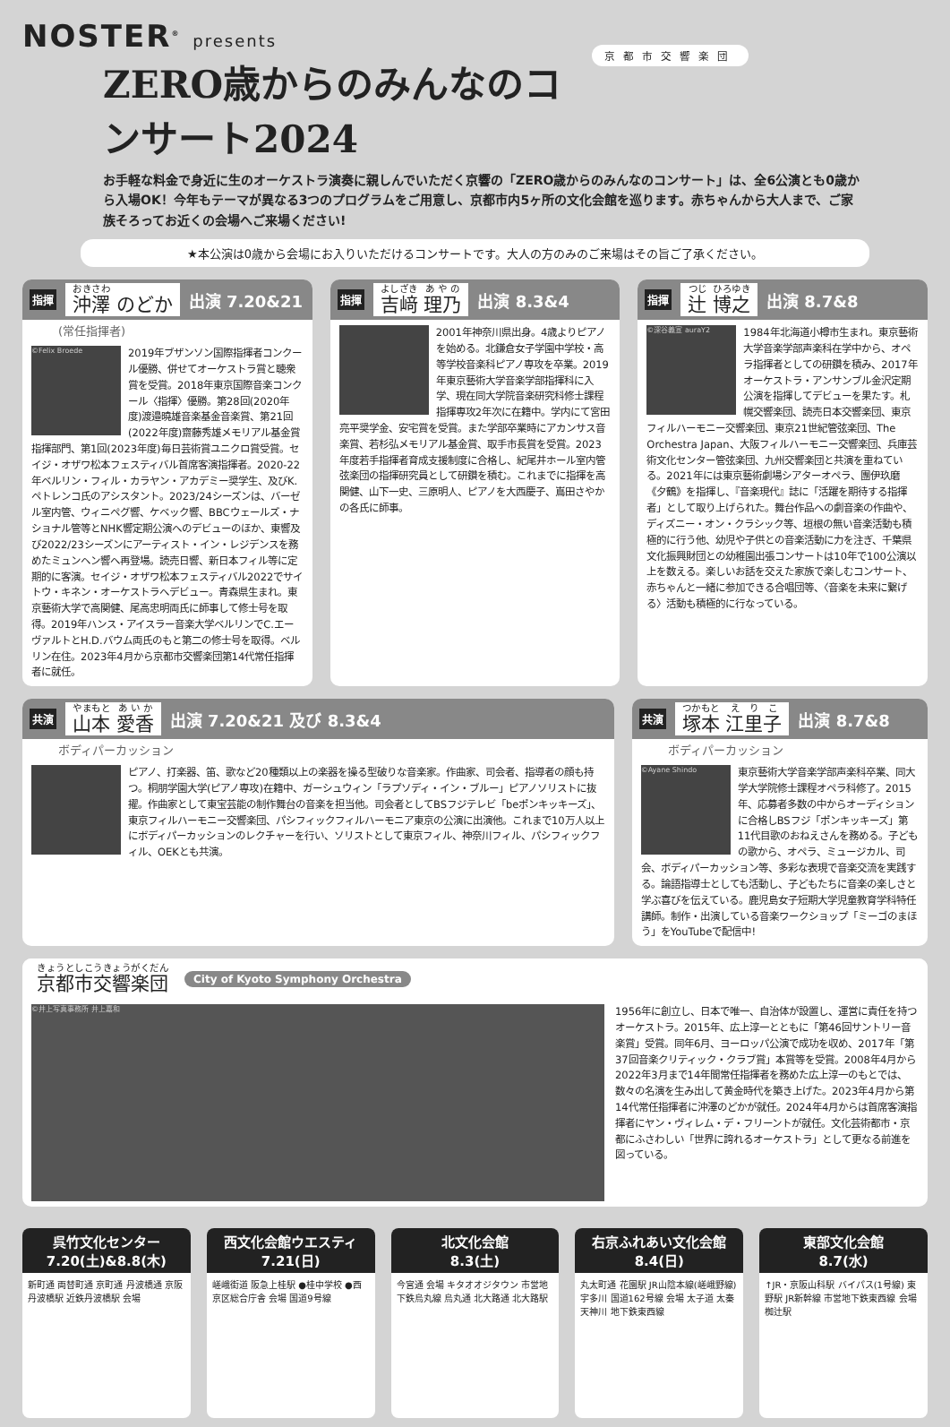NOSTER<sup>®</sup> presents
京都市交響楽団
ZERO歳からのみんなのコンサート2024
お手軽な料金で身近に生のオーケストラ演奏に親しんでいただく京響の「ZERO歳からのみんなのコンサート」は、全6公演とも0歳から入場OK！今年もテーマが異なる3つのプログラムをご用意し、京都市内5ヶ所の文化会館を巡ります。赤ちゃんから大人まで、ご家族そろってお近くの会場へご来場ください!
★本公演は0歳から会場にお入りいただけるコンサートです。大人の方のみのご来場はその旨ご了承ください。
指揮 沖澤 のどか 出演 7.20&21
(常任指揮者)
©Felix Broede
2019年ブザンソン国際指揮者コンクール優勝、併せてオーケストラ賞と聴衆賞を受賞。2018年東京国際音楽コンクール〈指揮〉優勝。第28回(2020年度)渡邉曉雄音楽基金音楽賞、第21回(2022年度)齋藤秀雄メモリアル基金賞 指揮部門、第1回(2023年度)毎日芸術賞ユニクロ賞受賞。セイジ・オザワ松本フェスティバル首席客演指揮者。2020-22年ベルリン・フィル・カラヤン・アカデミー奨学生、及びK.ペトレンコ氏のアシスタント。2023/24シーズンは、バーゼル室内管、ウィニペグ響、ケベック響、BBCウェールズ・ナショナル管等とNHK響定期公演へのデビューのほか、東響及び2022/23シーズンにアーティスト・イン・レジデンスを務めたミュンヘン響へ再登場。読売日響、新日本フィル等に定期的に客演。セイジ・オザワ松本フェスティバル2022でサイトウ・キネン・オーケストラへデビュー。青森県生まれ。東京藝術大学で高関健、尾高忠明両氏に師事して修士号を取得。2019年ハンス・アイスラー音楽大学ベルリンでC.エーヴァルトとH.D.バウム両氏のもと第二の修士号を取得。ベルリン在住。2023年4月から京都市交響楽団第14代常任指揮者に就任。
指揮 吉﨑 理乃 出演 8.3&4
2001年神奈川県出身。4歳よりピアノを始める。北鎌倉女子学園中学校・高等学校音楽科ピアノ専攻を卒業。2019年東京藝術大学音楽学部指揮科に入学、現在同大学院音楽研究科修士課程指揮専攻2年次に在籍中。学内にて宮田亮平奨学金、安宅賞を受賞。また学部卒業時にアカンサス音楽賞、若杉弘メモリアル基金賞、取手市長賞を受賞。2023年度若手指揮者育成支援制度に合格し、紀尾井ホール室内管弦楽団の指揮研究員として研鑽を積む。これまでに指揮を高関健、山下一史、三原明人、ピアノを大西慶子、嶌田さやかの各氏に師事。
指揮 辻 博之 出演 8.7&8
©深谷義宣 auraY2
1984年北海道小樽市生まれ。東京藝術大学音楽学部声楽科在学中から、オペラ指揮者としての研鑽を積み、2017年オーケストラ・アンサンブル金沢定期公演を指揮してデビューを果たす。札幌交響楽団、読売日本交響楽団、東京フィルハーモニー交響楽団、東京21世紀管弦楽団、The Orchestra Japan、大阪フィルハーモニー交響楽団、兵庫芸術文化センター管弦楽団、九州交響楽団と共演を重ねている。2021年には東京藝術劇場シアターオペラ、團伊玖磨《夕鶴》を指揮し、『音楽現代』誌に「活躍を期待する指揮者」として取り上げられた。舞台作品への劇音楽の作曲や、ディズニー・オン・クラシック等、垣根の無い音楽活動も積極的に行う他、幼児や子供との音楽活動に力を注ぎ、千葉県文化振興財団との幼稚園出張コンサートは10年で100公演以上を数える。楽しいお話を交えた家族で楽しむコンサート、赤ちゃんと一緒に参加できる合唱団等、〈音楽を未来に繋げる〉活動も積極的に行なっている。
共演 山本 愛香 出演 7.20&21 及び 8.3&4
ボディパーカッション
ピアノ、打楽器、笛、歌など20種類以上の楽器を操る型破りな音楽家。作曲家、司会者、指導者の顔も持つ。桐朋学園大学(ピアノ専攻)在籍中、ガーシュウィン「ラプソディ・イン・ブルー」ピアノソリストに抜擢。作曲家として東宝芸能の制作舞台の音楽を担当他。司会者としてBSフジテレビ「beポンキッキーズ」、東京フィルハーモニー交響楽団、パシフィックフィルハーモニア東京の公演に出演他。これまで10万人以上にボディパーカッションのレクチャーを行い、ソリストとして東京フィル、神奈川フィル、パシフィックフィル、OEKとも共演。
共演 塚本 江里子 出演 8.7&8
ボディパーカッション
©Ayane Shindo
東京藝術大学音楽学部声楽科卒業、同大学大学院修士課程オペラ科修了。2015年、応募者多数の中からオーディションに合格しBSフジ「ポンキッキーズ」第11代目歌のおねえさんを務める。子どもの歌から、オペラ、ミュージカル、司会、ボディパーカッション等、多彩な表現で音楽交流を実践する。論語指導士としても活動し、子どもたちに音楽の楽しさと学ぶ喜びを伝えている。鹿児島女子短期大学児童教育学科特任講師。制作・出演している音楽ワークショップ「ミーゴのまほう」をYouTubeで配信中!
京都市交響楽団 City of Kyoto Symphony Orchestra
©井上写真事務所 井上嘉和
1956年に創立し、日本で唯一、自治体が設置し、運営に責任を持つオーケストラ。2015年、広上淳一とともに「第46回サントリー音楽賞」受賞。同年6月、ヨーロッパ公演で成功を収め、2017年「第37回音楽クリティック・クラブ賞」本賞等を受賞。2008年4月から2022年3月まで14年間常任指揮者を務めた広上淳一のもとでは、数々の名演を生み出して黄金時代を築き上げた。2023年4月から第14代常任指揮者に沖澤のどかが就任。2024年4月からは首席客演指揮者にヤン・ヴィレム・デ・フリーントが就任。文化芸術都市・京都にふさわしい「世界に誇れるオーケストラ」として更なる前進を図っている。
呉竹文化センター
7.20(土)&8.8(木)
新町通 両替町通 京町通 丹波橋通 京阪丹波橋駅 近鉄丹波橋駅 会場
西文化会館ウエスティ
7.21(日)
嵯峨街道 阪急上桂駅 ●桂中学校 ●西京区総合庁舎 会場 国道9号線
北文化会館
8.3(土)
今宮通 会場 キタオオジタウン 市営地下鉄烏丸線 烏丸通 北大路通 北大路駅
右京ふれあい文化会館
8.4(日)
丸太町通 花園駅 JR山陰本線(嵯峨野線) 宇多川 国道162号線 会場 太子道 太秦天神川 地下鉄東西線
東部文化会館
8.7(水)
↑JR・京阪山科駅 バイパス(1号線) 東野駅 JR新幹線 市営地下鉄東西線 会場 椥辻駅